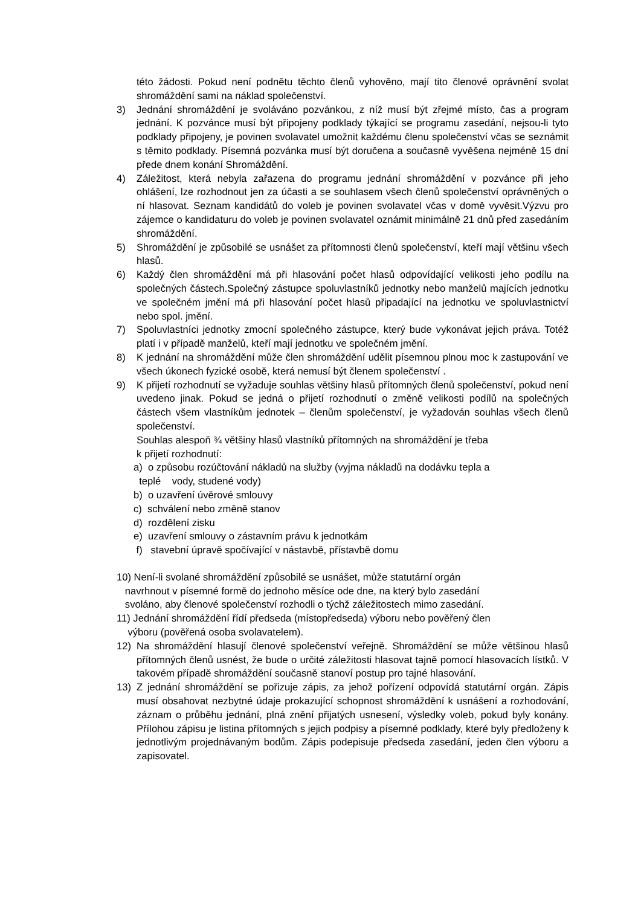této žádosti. Pokud není podnětu těchto členů vyhověno, mají tito členové oprávnění svolat shromáždění sami na náklad společenství.
3) Jednání shromáždění je svoláváno pozvánkou, z níž musí být zřejmé místo, čas a program jednání. K pozvánce musí být připojeny podklady týkající se programu zasedání, nejsou-li tyto podklady připojeny, je povinen svolavatel umožnit každému členu společenství včas se seznámit s těmito podklady. Písemná pozvánka musí být doručena a současně vyvěšena nejméně 15 dní přede dnem konání Shromáždění.
4) Záležitost, která nebyla zařazena do programu jednání shromáždění v pozvánce při jeho ohlášení, lze rozhodnout jen za účasti a se souhlasem všech členů společenství oprávněných o ní hlasovat. Seznam kandidátů do voleb je povinen svolavatel včas v domě vyvěsit.Výzvu pro zájemce o kandidaturu do voleb je povinen svolavatel oznámit minimálně 21 dnů před zasedáním shromáždění.
5) Shromáždění je způsobilé se usnášet za přítomnosti členů společenství, kteří mají většinu všech hlasů.
6) Každý člen shromáždění má při hlasování počet hlasů odpovídající velikosti jeho podílu na společných částech.Společný zástupce spoluvlastníků jednotky nebo manželů majících jednotku ve společném jmění má při hlasování počet hlasů připadající na jednotku ve spoluvlastnictví nebo spol. jmění.
7) Spoluvlastníci jednotky zmocní společného zástupce, který bude vykonávat jejich práva. Totéž platí i v případě manželů, kteří mají jednotku ve společném jmění.
8) K jednání na shromáždění může člen shromáždění udělit písemnou plnou moc k zastupování ve všech úkonech fyzické osobě, která nemusí být členem společenství .
9) K přijetí rozhodnutí se vyžaduje souhlas většiny hlasů přítomných členů společenství, pokud není uvedeno jinak. Pokud se jedná o přijetí rozhodnutí o změně velikosti podílů na společných částech všem vlastníkům jednotek – členům společenství, je vyžadován souhlas všech členů společenství.
Souhlas alespoň ¾ většiny hlasů vlastníků přítomných na shromáždění je třeba
k přijetí rozhodnutí:
a) o způsobu rozúčtování nákladů na služby (vyjma nákladů na dodávku tepla a
teplé vody, studené vody)
b) o uzavření úvěrové smlouvy
c) schválení nebo změně stanov
d) rozdělení zisku
e) uzavření smlouvy o zástavním právu k jednotkám
f) stavební úpravě spočívající v nástavbě, přístavbě domu
10) Není-li svolané shromáždění způsobilé se usnášet, může statutární orgán
navrhnout v písemné formě do jednoho měsíce ode dne, na který bylo zasedání
svoláno, aby členové společenství rozhodli o týchž záležitostech mimo zasedání.
11) Jednání shromáždění řídí předseda (místopředseda) výboru nebo pověřený člen
výboru (pověřená osoba svolavatelem).
12) Na shromáždění hlasují členové společenství veřejně. Shromáždění se může většinou hlasů přítomných členů usnést, že bude o určité záležitosti hlasovat tajně pomocí hlasovacích lístků. V takovém případě shromáždění současně stanoví postup pro tajné hlasování.
13) Z jednání shromáždění se pořizuje zápis, za jehož pořízení odpovídá statutární orgán. Zápis musí obsahovat nezbytné údaje prokazující schopnost shromáždění k usnášení a rozhodování, záznam o průběhu jednání, plná znění přijatých usnesení, výsledky voleb, pokud byly konány. Přílohou zápisu je listina přítomných s jejich podpisy a písemné podklady, které byly předloženy k jednotlivým projednávaným bodům. Zápis podepisuje předseda zasedání, jeden člen výboru a zapisovatel.